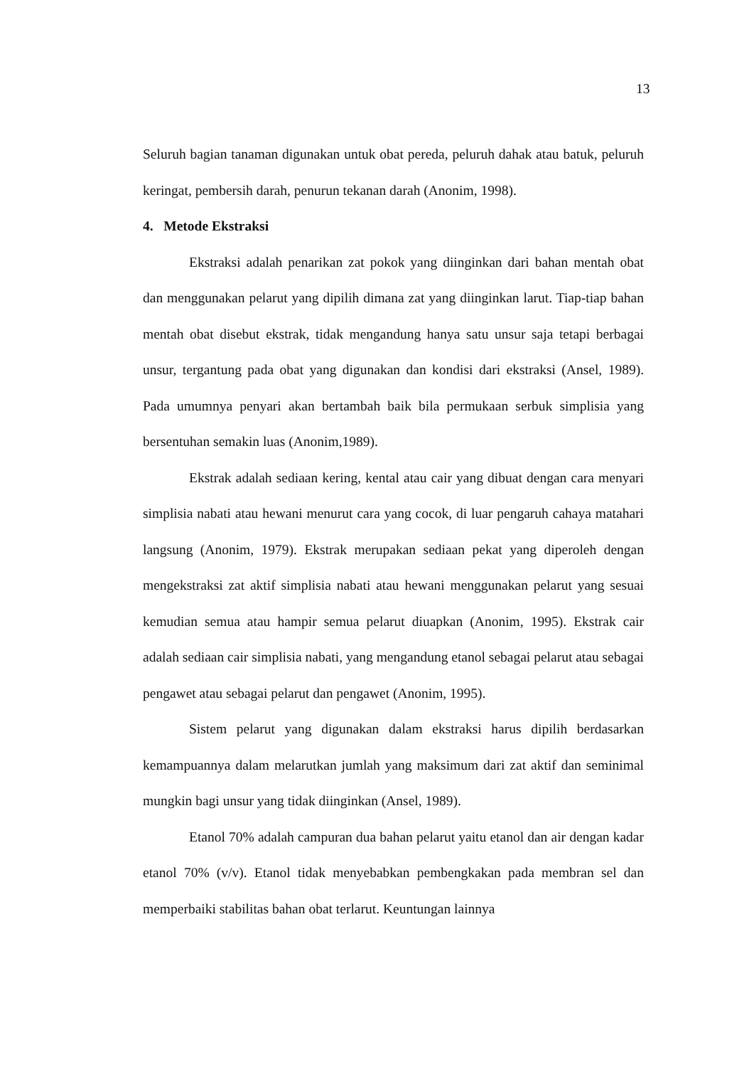13
Seluruh bagian tanaman digunakan untuk obat pereda, peluruh dahak atau batuk, peluruh keringat, pembersih darah, penurun tekanan darah (Anonim, 1998).
4. Metode Ekstraksi
Ekstraksi adalah penarikan zat pokok yang diinginkan dari bahan mentah obat dan menggunakan pelarut yang dipilih dimana zat yang diinginkan larut. Tiap-tiap bahan mentah obat disebut ekstrak, tidak mengandung hanya satu unsur saja tetapi berbagai unsur, tergantung pada obat yang digunakan dan kondisi dari ekstraksi (Ansel, 1989). Pada umumnya penyari akan bertambah baik bila permukaan serbuk simplisia yang bersentuhan semakin luas (Anonim,1989).
Ekstrak adalah sediaan kering, kental atau cair yang dibuat dengan cara menyari simplisia nabati atau hewani menurut cara yang cocok, di luar pengaruh cahaya matahari langsung (Anonim, 1979). Ekstrak merupakan sediaan pekat yang diperoleh dengan mengekstraksi zat aktif simplisia nabati atau hewani menggunakan pelarut yang sesuai kemudian semua atau hampir semua pelarut diuapkan (Anonim, 1995). Ekstrak cair adalah sediaan cair simplisia nabati, yang mengandung etanol sebagai pelarut atau sebagai pengawet atau sebagai pelarut dan pengawet (Anonim, 1995).
Sistem pelarut yang digunakan dalam ekstraksi harus dipilih berdasarkan kemampuannya dalam melarutkan jumlah yang maksimum dari zat aktif dan seminimal mungkin bagi unsur yang tidak diinginkan (Ansel, 1989).
Etanol 70% adalah campuran dua bahan pelarut yaitu etanol dan air dengan kadar etanol 70% (v/v). Etanol tidak menyebabkan pembengkakan pada membran sel dan memperbaiki stabilitas bahan obat terlarut. Keuntungan lainnya